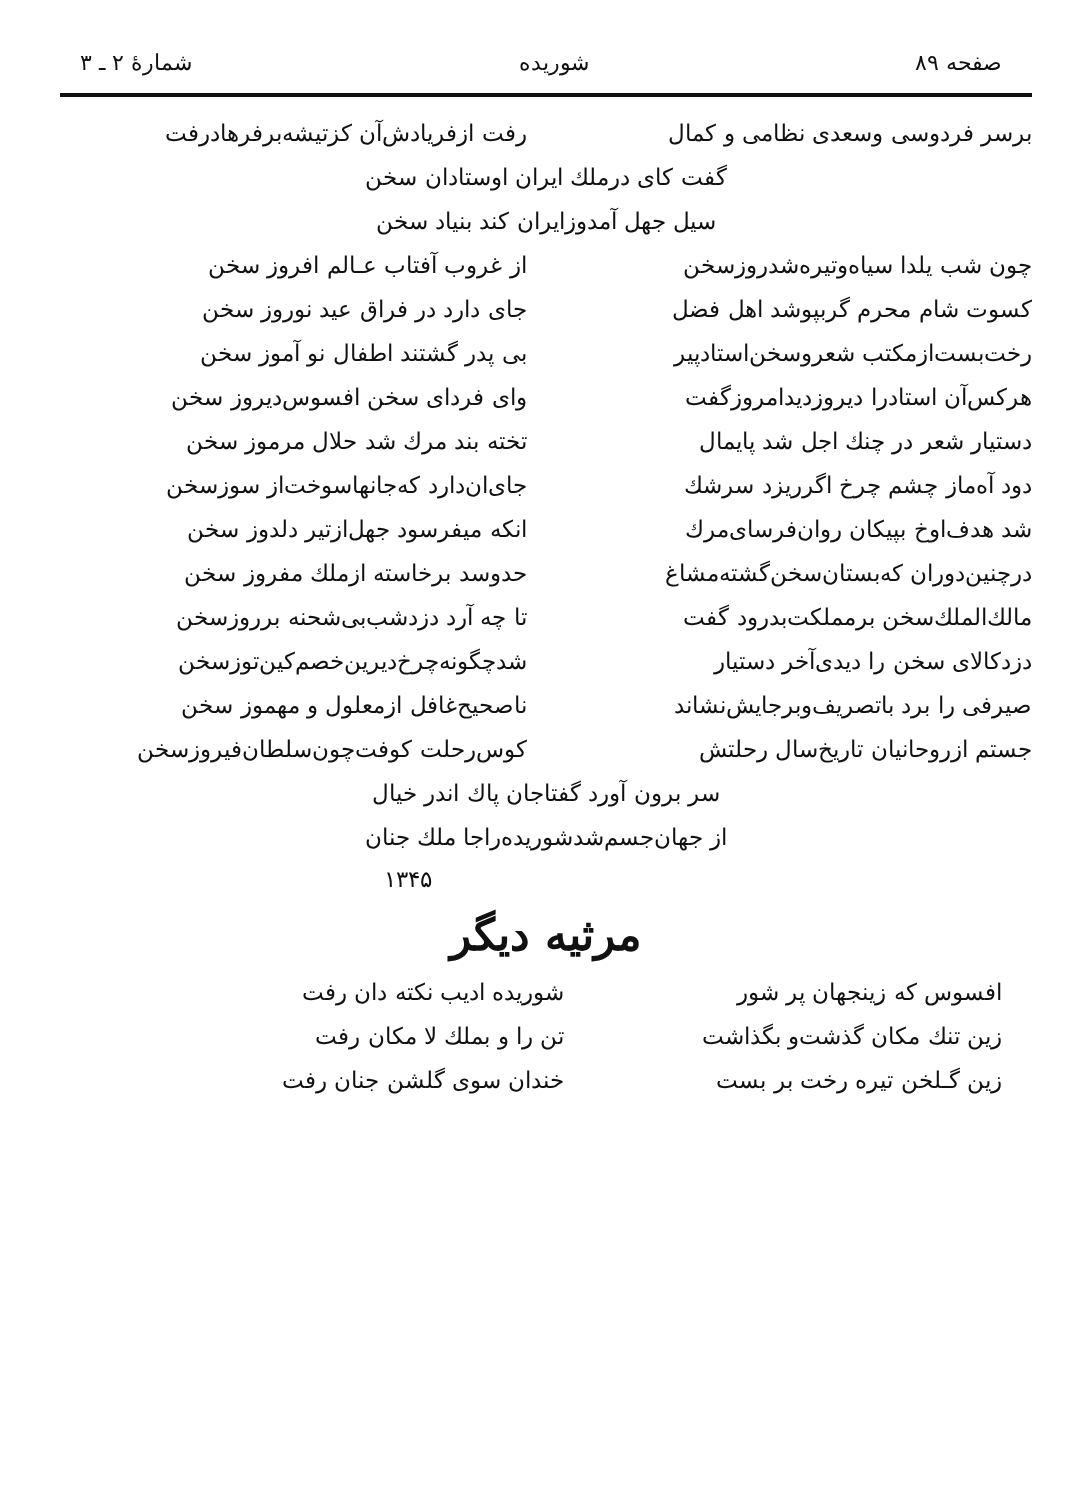صفحه ۸۹ شوریده شمارهٔ ۲ ـ ۳
برسر فردوسی وسعدی نظامی و کمال رفت ازفریادش‌آن کزتیشه‌برفرهادرفت
گفت کای درملك ایران اوستادان سخن
سیل جهل آمدوزایران کند بنیاد سخن
چون شب یلدا سیاه‌وتیره‌شدروزسخن از غروب آفتاب عـالم افروز سخن
کسوت شام محرم گربپوشد اهل فضل جای دارد در فراق عید نوروز سخن
رخت‌بست‌ازمکتب شعروسخن‌استادپیر بی پدر گشتند اطفال نو آموز سخن
هرکس‌آن استادرا دیروزدیدامروزگفت وای فردای سخن افسوس‌دیروز سخن
دستیار شعر در چنك اجل شد پایمال تخته بند مرك شد حلال مرموز سخن
دود آه‌ماز چشم چرخ اگرریزد سرشك جای‌ان‌دارد که‌جانهاسوخت‌از سوزسخن
شد هدف‌اوخ بپیکان روان‌فرسای‌مرك انکه میفرسود جهل‌ازتیر دلدوز سخن
درچنین‌دوران که‌بستان‌سخن‌گشته‌مشاغ حدوسد برخاسته ازملك مفروز سخن
مالك‌الملك‌سخن برمملکت‌بدرود گفت تا چه آرد دزدشب‌بی‌شحنه برروزسخن
دزدکالای سخن را دیدی‌آخر دستیار شدچگونه‌چرخ‌دیرین‌خصم‌کین‌توزسخن
صیرفی را برد باتصریف‌وبرجایش‌نشاند ناصحیح‌غافل ازمعلول و مهموز سخن
جستم ازروحانیان تاریخ‌سال رحلتش کوس‌رحلت کوفت‌چون‌سلطان‌فیروزسخن
سر برون آورد گفتاجان پاك اندر خیال
از جهان‌جسم‌شدشوریده‌راجا ملك جنان
۱۳۴۵
مرثیه دیگر
افسوس که زینجهان پر شور شوریده ادیب نکته دان رفت
زین تنك مکان گذشت‌و بگذاشت تن را و بملك لا مکان رفت
زین گـلخن تیره رخت بر بست خندان سوی گلشن جنان رفت